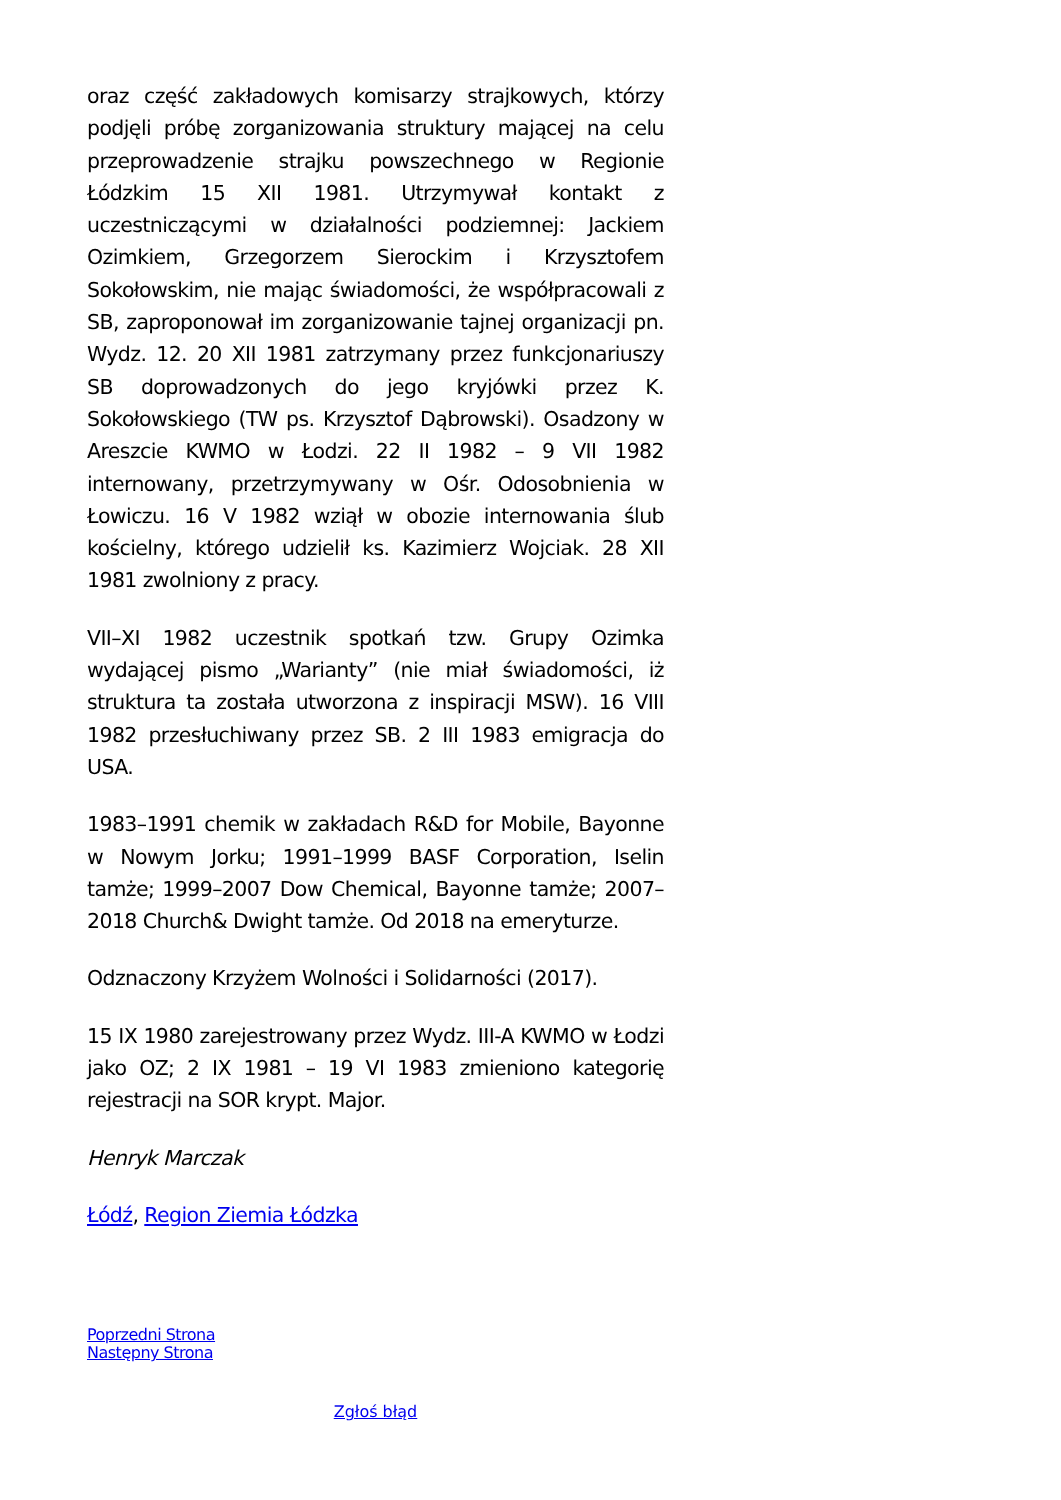oraz część zakładowych komisarzy strajkowych, którzy podjęli próbę zorganizowania struktury mającej na celu przeprowadzenie strajku powszechnego w Regionie Łódzkim 15 XII 1981. Utrzymywał kontakt z uczestniczącymi w działalności podziemnej: Jackiem Ozimkiem, Grzegorzem Sierockim i Krzysztofem Sokołowskim, nie mając świadomości, że współpracowali z SB, zaproponował im zorganizowanie tajnej organizacji pn. Wydz. 12. 20 XII 1981 zatrzymany przez funkcjonariuszy SB doprowadzonych do jego kryjówki przez K. Sokołowskiego (TW ps. Krzysztof Dąbrowski). Osadzony w Areszcie KWMO w Łodzi. 22 II 1982 – 9 VII 1982 internowany, przetrzymywany w Ośr. Odosobnienia w Łowiczu. 16 V 1982 wziął w obozie internowania ślub kościelny, którego udzielił ks. Kazimierz Wojciak. 28 XII 1981 zwolniony z pracy.
VII–XI 1982 uczestnik spotkań tzw. Grupy Ozimka wydającej pismo „Warianty” (nie miał świadomości, iż struktura ta została utworzona z inspiracji MSW). 16 VIII 1982 przesłuchiwany przez SB. 2 III 1983 emigracja do USA.
1983–1991 chemik w zakładach R&D for Mobile, Bayonne w Nowym Jorku; 1991–1999 BASF Corporation, Iselin tamże; 1999–2007 Dow Chemical, Bayonne tamże; 2007–2018 Church& Dwight tamże. Od 2018 na emeryturze.
Odznaczony Krzyżem Wolności i Solidarności (2017).
15 IX 1980 zarejestrowany przez Wydz. III-A KWMO w Łodzi jako OZ; 2 IX 1981 – 19 VI 1983 zmieniono kategorię rejestracji na SOR krypt. Major.
Henryk Marczak
Łódź, Region Ziemia Łódzka
Poprzedni Strona
Następny Strona
Zgłoś błąd